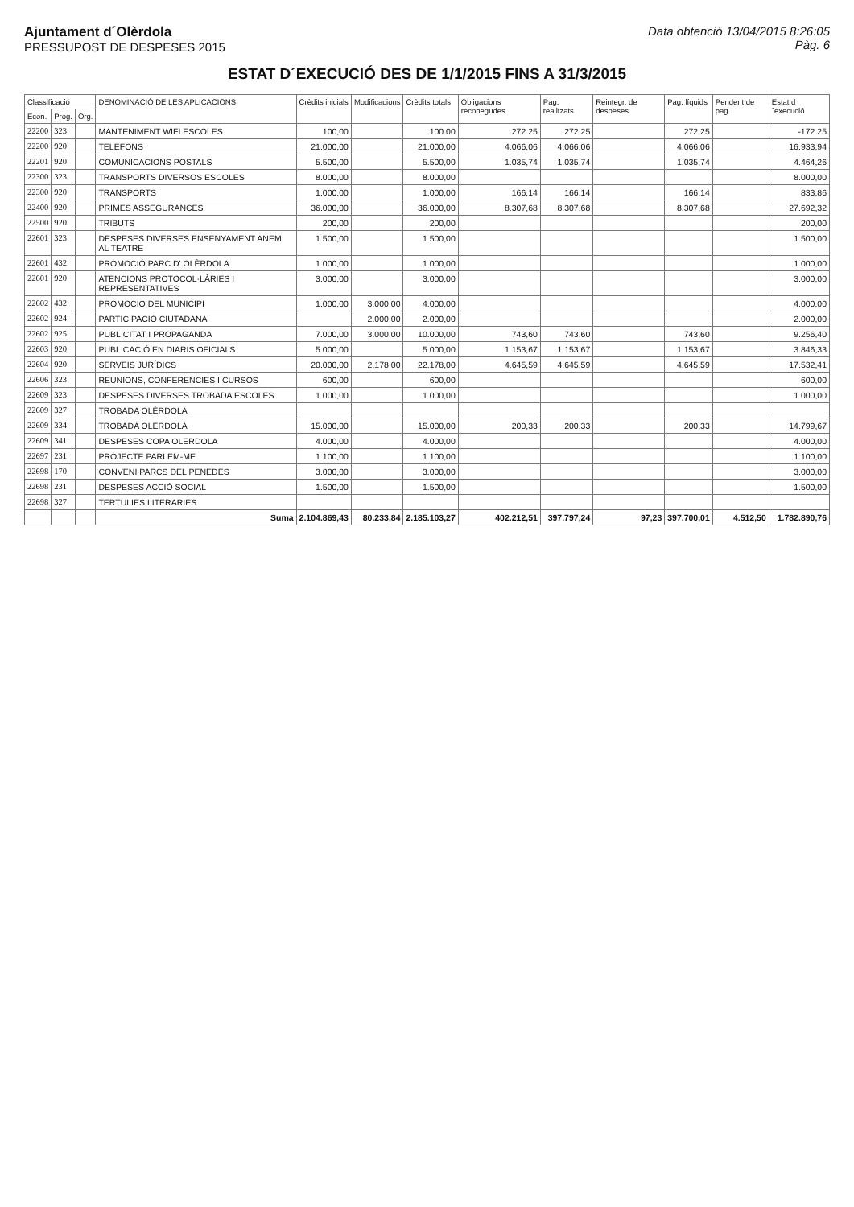Ajuntament d´Olèrdola
PRESSUPOST DE DESPESES 2015
Data obtenció 13/04/2015 8:26:05
Pàg. 6
ESTAT D´EXECUCIÓ DES DE 1/1/2015 FINS A 31/3/2015
| Classificació | | | DENOMINACIÓ DE LES APLICACIONS | Crèdits inicials | Modificacions | Crèdits totals | Obligacions reconegudes | Pag. realitzats | Reintegr. de despeses | Pag. líquids | Pendent de pag. | Estat d´execució |
| --- | --- | --- | --- | --- | --- | --- | --- | --- | --- | --- | --- | --- |
| Econ. | Prog. | Org. | | | | | | | | | | |
| 22200 | 323 | | MANTENIMENT WIFI ESCOLES | 100,00 | | 100.00 | 272.25 | 272.25 | | 272.25 | | -172.25 |
| 22200 | 920 | | TELEFONS | 21.000,00 | | 21.000,00 | 4.066,06 | 4.066,06 | | 4.066,06 | | 16.933,94 |
| 22201 | 920 | | COMUNICACIONS POSTALS | 5.500,00 | | 5.500,00 | 1.035,74 | 1.035,74 | | 1.035,74 | | 4.464,26 |
| 22300 | 323 | | TRANSPORTS DIVERSOS ESCOLES | 8.000,00 | | 8.000,00 | | | | | | 8.000,00 |
| 22300 | 920 | | TRANSPORTS | 1.000,00 | | 1.000,00 | 166,14 | 166,14 | | 166,14 | | 833,86 |
| 22400 | 920 | | PRIMES ASSEGURANCES | 36.000,00 | | 36.000,00 | 8.307,68 | 8.307,68 | | 8.307,68 | | 27.692,32 |
| 22500 | 920 | | TRIBUTS | 200,00 | | 200,00 | | | | | | 200,00 |
| 22601 | 323 | | DESPESES DIVERSES ENSENYAMENT ANEM AL TEATRE | 1.500,00 | | 1.500,00 | | | | | | 1.500,00 |
| 22601 | 432 | | PROMOCIÓ PARC D' OLÈRDOLA | 1.000,00 | | 1.000,00 | | | | | | 1.000,00 |
| 22601 | 920 | | ATENCIONS PROTOCOL·LÀRIES I REPRESENTATIVES | 3.000,00 | | 3.000,00 | | | | | | 3.000,00 |
| 22602 | 432 | | PROMOCIO DEL MUNICIPI | 1.000,00 | 3.000,00 | 4.000,00 | | | | | | 4.000,00 |
| 22602 | 924 | | PARTICIPACIÓ CIUTADANA | | 2.000,00 | 2.000,00 | | | | | | 2.000,00 |
| 22602 | 925 | | PUBLICITAT I PROPAGANDA | 7.000,00 | 3.000,00 | 10.000,00 | 743,60 | 743,60 | | 743,60 | | 9.256,40 |
| 22603 | 920 | | PUBLICACIÓ EN DIARIS OFICIALS | 5.000,00 | | 5.000,00 | 1.153,67 | 1.153,67 | | 1.153,67 | | 3.846,33 |
| 22604 | 920 | | SERVEIS JURÍDICS | 20.000,00 | 2.178,00 | 22.178,00 | 4.645,59 | 4.645,59 | | 4.645,59 | | 17.532,41 |
| 22606 | 323 | | REUNIONS, CONFERENCIES I CURSOS | 600,00 | | 600,00 | | | | | | 600,00 |
| 22609 | 323 | | DESPESES DIVERSES TROBADA ESCOLES | 1.000,00 | | 1.000,00 | | | | | | 1.000,00 |
| 22609 | 327 | | TROBADA OLÈRDOLA | | | | | | | | | |
| 22609 | 334 | | TROBADA OLÈRDOLA | 15.000,00 | | 15.000,00 | 200,33 | 200,33 | | 200,33 | | 14.799,67 |
| 22609 | 341 | | DESPESES COPA OLERDOLA | 4.000,00 | | 4.000,00 | | | | | | 4.000,00 |
| 22697 | 231 | | PROJECTE PARLEM-ME | 1.100,00 | | 1.100,00 | | | | | | 1.100,00 |
| 22698 | 170 | | CONVENI PARCS DEL PENEDÈS | 3.000,00 | | 3.000,00 | | | | | | 3.000,00 |
| 22698 | 231 | | DESPESES ACCIÓ SOCIAL | 1.500,00 | | 1.500,00 | | | | | | 1.500,00 |
| 22698 | 327 | | TERTULIES LITERARIES | | | | | | | | | |
| | | | Suma | 2.104.869,43 | 80.233,84 | 2.185.103,27 | 402.212,51 | 397.797,24 | 97,23 | 397.700,01 | 4.512,50 | 1.782.890,76 |